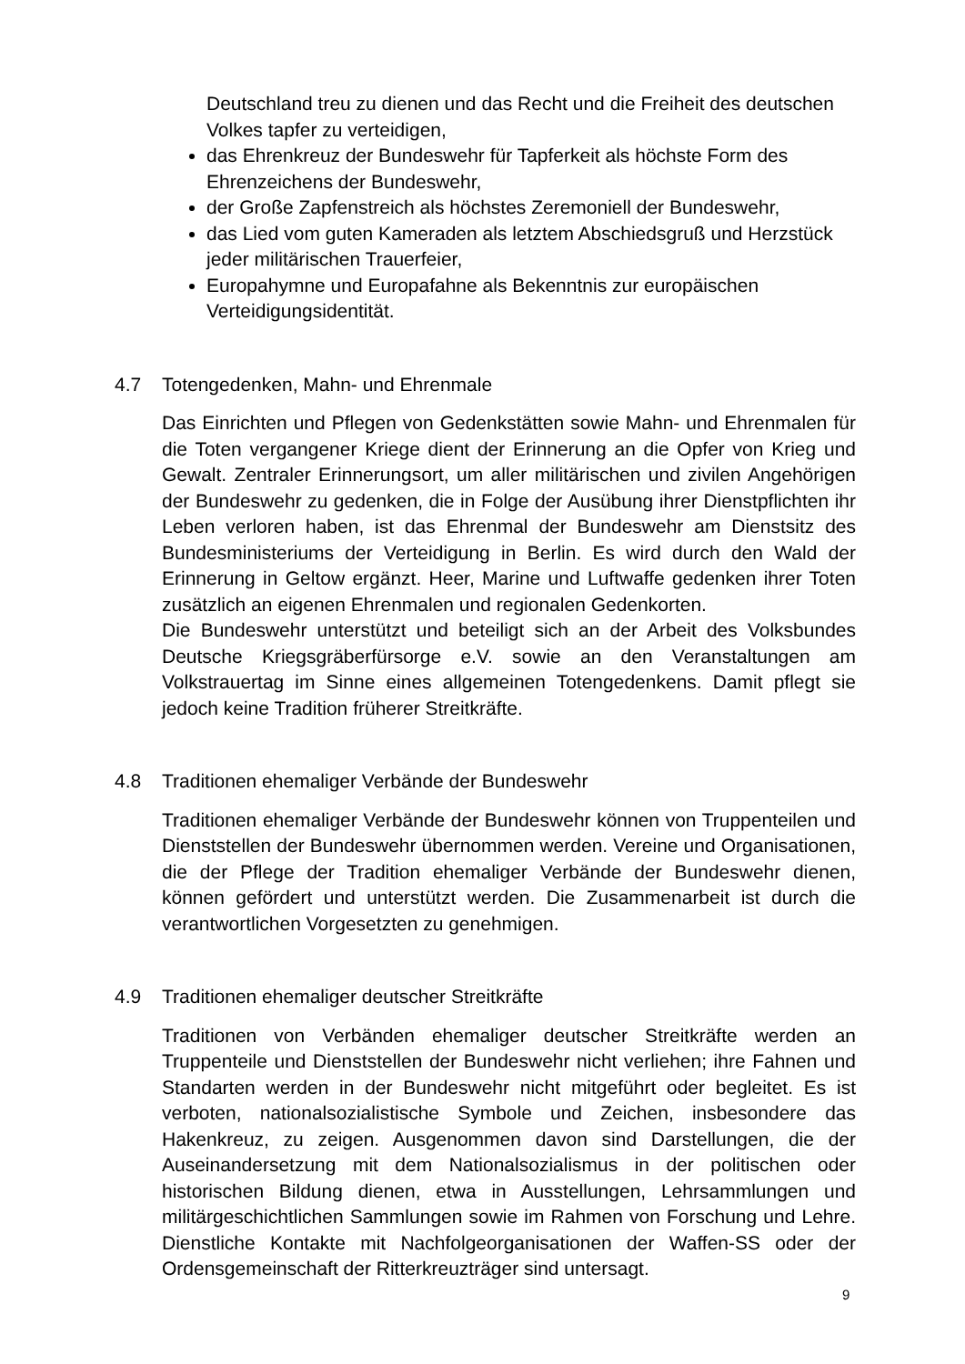Deutschland treu zu dienen und das Recht und die Freiheit des deutschen Volkes tapfer zu verteidigen,
das Ehrenkreuz der Bundeswehr für Tapferkeit als höchste Form des Ehrenzeichens der Bundeswehr,
der Große Zapfenstreich als höchstes Zeremoniell der Bundeswehr,
das Lied vom guten Kameraden als letztem Abschiedsgruß und Herzstück jeder militärischen Trauerfeier,
Europahymne und Europafahne als Bekenntnis zur europäischen Verteidigungsidentität.
4.7 Totengedenken, Mahn- und Ehrenmale
Das Einrichten und Pflegen von Gedenkstätten sowie Mahn- und Ehrenmalen für die Toten vergangener Kriege dient der Erinnerung an die Opfer von Krieg und Gewalt. Zentraler Erinnerungsort, um aller militärischen und zivilen Angehörigen der Bundeswehr zu gedenken, die in Folge der Ausübung ihrer Dienstpflichten ihr Leben verloren haben, ist das Ehrenmal der Bundeswehr am Dienstsitz des Bundesministeriums der Verteidigung in Berlin. Es wird durch den Wald der Erinnerung in Geltow ergänzt. Heer, Marine und Luftwaffe gedenken ihrer Toten zusätzlich an eigenen Ehrenmalen und regionalen Gedenkorten.
Die Bundeswehr unterstützt und beteiligt sich an der Arbeit des Volksbundes Deutsche Kriegsgräberfürsorge e.V. sowie an den Veranstaltungen am Volkstrauertag im Sinne eines allgemeinen Totengedenkens. Damit pflegt sie jedoch keine Tradition früherer Streitkräfte.
4.8 Traditionen ehemaliger Verbände der Bundeswehr
Traditionen ehemaliger Verbände der Bundeswehr können von Truppenteilen und Dienststellen der Bundeswehr übernommen werden. Vereine und Organisationen, die der Pflege der Tradition ehemaliger Verbände der Bundeswehr dienen, können gefördert und unterstützt werden. Die Zusammenarbeit ist durch die verantwortlichen Vorgesetzten zu genehmigen.
4.9 Traditionen ehemaliger deutscher Streitkräfte
Traditionen von Verbänden ehemaliger deutscher Streitkräfte werden an Truppenteile und Dienststellen der Bundeswehr nicht verliehen; ihre Fahnen und Standarten werden in der Bundeswehr nicht mitgeführt oder begleitet. Es ist verboten, nationalsozialistische Symbole und Zeichen, insbesondere das Hakenkreuz, zu zeigen. Ausgenommen davon sind Darstellungen, die der Auseinandersetzung mit dem Nationalsozialismus in der politischen oder historischen Bildung dienen, etwa in Ausstellungen, Lehrsammlungen und militärgeschichtlichen Sammlungen sowie im Rahmen von Forschung und Lehre. Dienstliche Kontakte mit Nachfolgeorganisationen der Waffen-SS oder der Ordensgemeinschaft der Ritterkreuzträger sind untersagt.
9